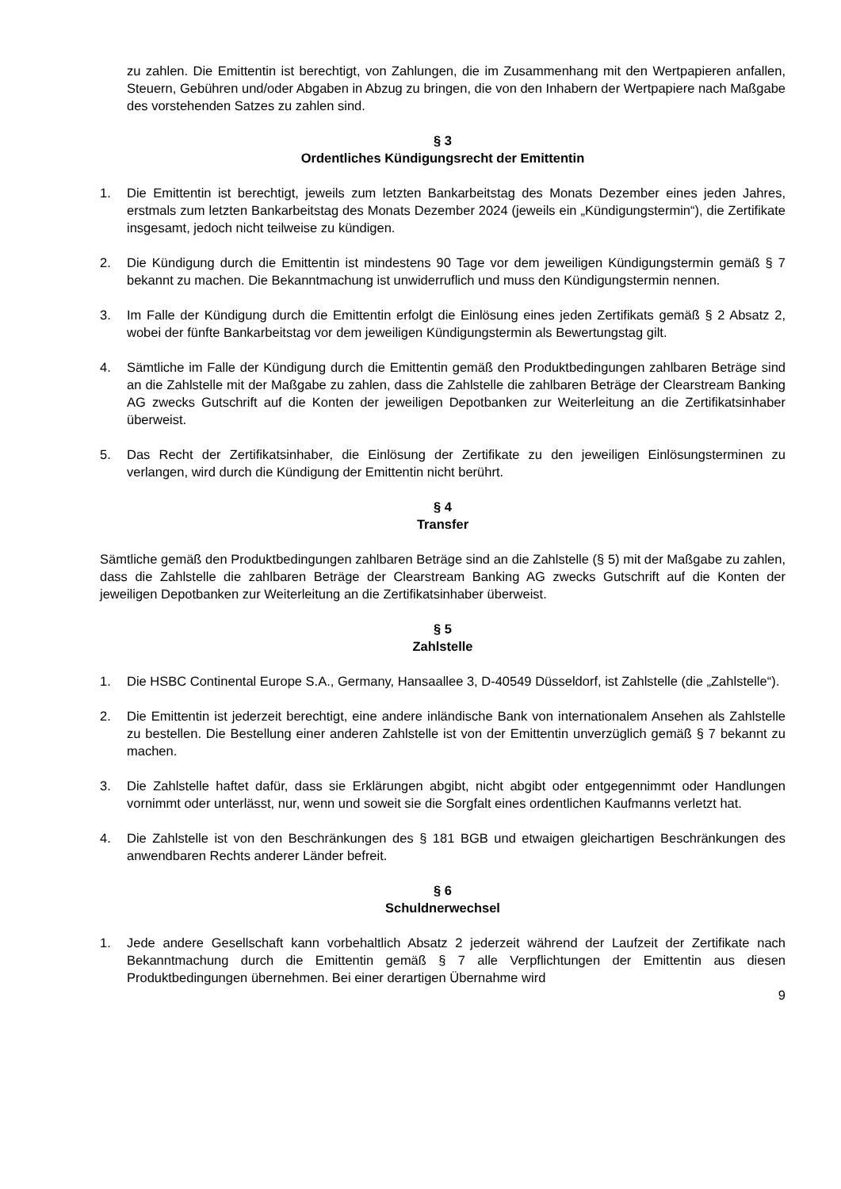zu zahlen. Die Emittentin ist berechtigt, von Zahlungen, die im Zusammenhang mit den Wert­papieren anfallen, Steuern, Gebühren und/oder Abgaben in Abzug zu bringen, die von den Inhabern der Wertpapiere nach Maßgabe des vorstehenden Satzes zu zahlen sind.
§ 3
Ordentliches Kündigungsrecht der Emittentin
1. Die Emittentin ist berechtigt, jeweils zum letzten Bankarbeitstag des Monats Dezember eines jeden Jahres, erstmals zum letzten Bankarbeitstag des Monats Dezember 2024 (jeweils ein „Kündigungstermin“), die Zertifikate insgesamt, jedoch nicht teilweise zu kündigen.
2. Die Kündigung durch die Emittentin ist mindestens 90 Tage vor dem jeweiligen Kündigungstermin gemäß § 7 bekannt zu machen. Die Bekanntmachung ist unwiderruflich und muss den Kündigungstermin nennen.
3. Im Falle der Kündigung durch die Emittentin erfolgt die Einlösung eines jeden Zertifikats gemäß § 2 Absatz 2, wobei der fünfte Bankarbeitstag vor dem jeweiligen Kündigungstermin als Bewertungstag gilt.
4. Sämtliche im Falle der Kündigung durch die Emittentin gemäß den Produktbedingungen zahlbaren Beträge sind an die Zahlstelle mit der Maßgabe zu zahlen, dass die Zahlstelle die zahlbaren Beträge der Clearstream Banking AG zwecks Gutschrift auf die Konten der jeweiligen Depotbanken zur Weiterleitung an die Zertifikatsinhaber überweist.
5. Das Recht der Zertifikatsinhaber, die Einlösung der Zertifikate zu den jeweiligen Einlösungsterminen zu verlangen, wird durch die Kündigung der Emittentin nicht berührt.
§ 4
Transfer
Sämtliche gemäß den Produktbedingungen zahlbaren Beträge sind an die Zahlstelle (§ 5) mit der Maßgabe zu zahlen, dass die Zahlstelle die zahlbaren Beträge der Clearstream Banking AG zwecks Gutschrift auf die Konten der jeweiligen Depotbanken zur Weiterleitung an die Zertifikatsinhaber überweist.
§ 5
Zahlstelle
1. Die HSBC Continental Europe S.A., Germany, Hansaallee 3, D-40549 Düsseldorf, ist Zahlstelle (die „Zahlstelle“).
2. Die Emittentin ist jederzeit berechtigt, eine andere inländische Bank von internationalem Ansehen als Zahlstelle zu bestellen. Die Bestellung einer anderen Zahlstelle ist von der Emittentin unverzüglich gemäß § 7 bekannt zu machen.
3. Die Zahlstelle haftet dafür, dass sie Erklärungen abgibt, nicht abgibt oder entgegennimmt oder Handlungen vornimmt oder unterlässt, nur, wenn und soweit sie die Sorgfalt eines ordentlichen Kaufmanns verletzt hat.
4. Die Zahlstelle ist von den Beschränkungen des § 181 BGB und etwaigen gleichartigen Beschränkungen des anwendbaren Rechts anderer Länder befreit.
§ 6
Schuldnerwechsel
1. Jede andere Gesellschaft kann vorbehaltlich Absatz 2 jederzeit während der Laufzeit der Zertifikate nach Bekanntmachung durch die Emittentin gemäß § 7 alle Verpflichtungen der Emittentin aus diesen Produktbedingungen übernehmen. Bei einer derartigen Übernahme wird
9